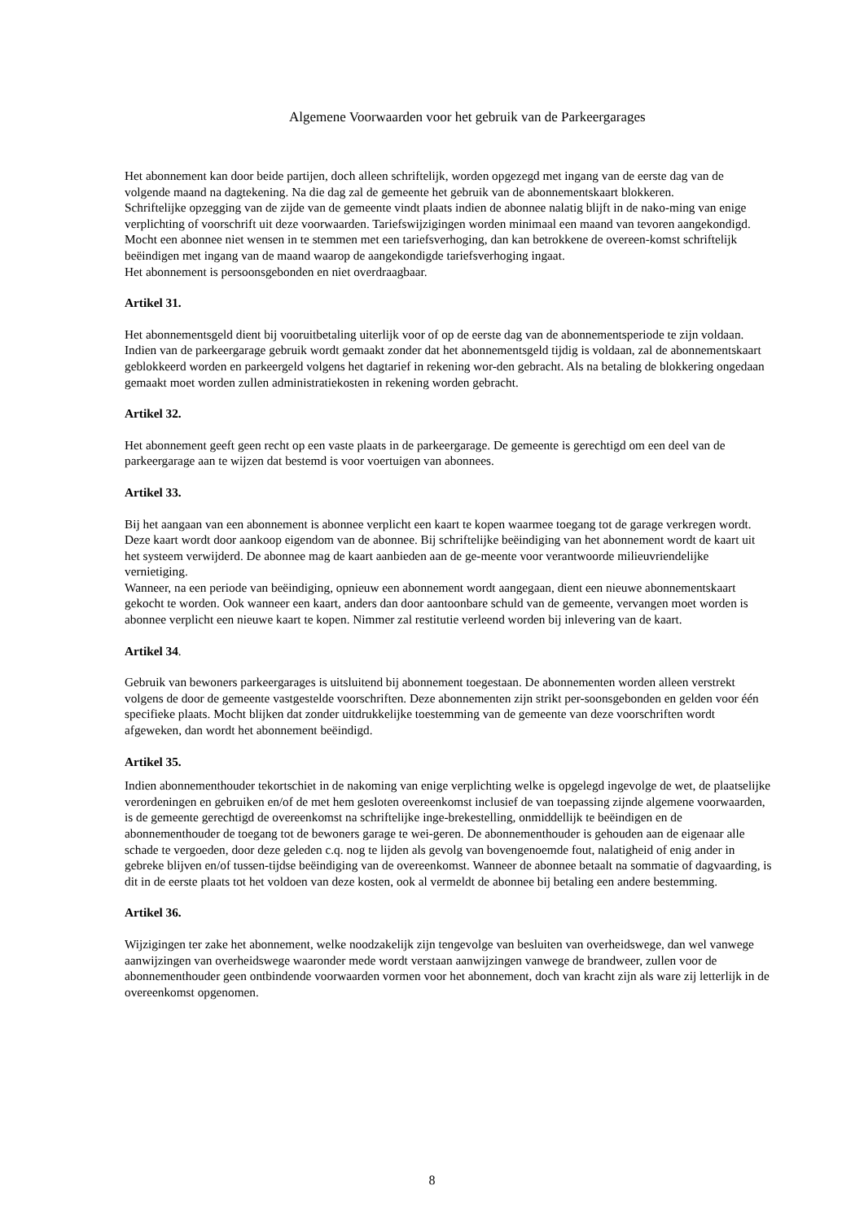Algemene Voorwaarden voor het gebruik van de Parkeergarages
Het abonnement kan door beide partijen, doch alleen schriftelijk, worden opgezegd met ingang van de eerste dag van de volgende maand na dagtekening. Na die dag zal de gemeente het gebruik van de abonnementskaart blokkeren.
Schriftelijke opzegging van de zijde van de gemeente vindt plaats indien de abonnee nalatig blijft in de nako-ming van enige verplichting of voorschrift uit deze voorwaarden. Tariefswijzigingen worden minimaal een maand van tevoren aangekondigd.
Mocht een abonnee niet wensen in te stemmen met een tariefsverhoging, dan kan betrokkene de overeen-komst schriftelijk beëindigen met ingang van de maand waarop de aangekondigde tariefsverhoging ingaat.
Het abonnement is persoonsgebonden en niet overdraagbaar.
Artikel 31.
Het abonnementsgeld dient bij vooruitbetaling uiterlijk voor of op de eerste dag van de abonnementsperiode te zijn voldaan. Indien van de parkeergarage gebruik wordt gemaakt zonder dat het abonnementsgeld tijdig is voldaan, zal de abonnementskaart geblokkeerd worden en parkeergeld volgens het dagtarief in rekening wor-den gebracht. Als na betaling de blokkering ongedaan gemaakt moet worden zullen administratiekosten in rekening worden gebracht.
Artikel 32.
Het abonnement geeft geen recht op een vaste plaats in de parkeergarage. De gemeente is gerechtigd om een deel van de parkeergarage aan te wijzen dat bestemd is voor voertuigen van abonnees.
Artikel 33.
Bij het aangaan van een abonnement is abonnee verplicht een kaart te kopen waarmee toegang tot de garage verkregen wordt. Deze kaart wordt door aankoop eigendom van de abonnee. Bij schriftelijke beëindiging van het abonnement wordt de kaart uit het systeem verwijderd. De abonnee mag de kaart aanbieden aan de ge-meente voor verantwoorde milieuvriendelijke vernietiging.
Wanneer, na een periode van beëindiging, opnieuw een abonnement wordt aangegaan, dient een nieuwe abonnementskaart gekocht te worden. Ook wanneer een kaart, anders dan door aantoonbare schuld van de gemeente, vervangen moet worden is abonnee verplicht een nieuwe kaart te kopen. Nimmer zal restitutie verleend worden bij inlevering van de kaart.
Artikel 34.
Gebruik van bewoners parkeergarages is uitsluitend bij abonnement toegestaan. De abonnementen worden alleen verstrekt volgens de door de gemeente vastgestelde voorschriften. Deze abonnementen zijn strikt per-soonsgebonden en gelden voor één specifieke plaats. Mocht blijken dat zonder uitdrukkelijke toestemming van de gemeente van deze voorschriften wordt afgeweken, dan wordt het abonnement beëindigd.
Artikel 35.
Indien abonnementhouder tekortschiet in de nakoming van enige verplichting welke is opgelegd ingevolge de wet, de plaatselijke verordeningen en gebruiken en/of de met hem gesloten overeenkomst inclusief de van toepassing zijnde algemene voorwaarden, is de gemeente gerechtigd de overeenkomst na schriftelijke inge-brekestelling, onmiddellijk te beëindigen en de abonnementhouder de toegang tot de bewoners garage te wei-geren. De abonnementhouder is gehouden aan de eigenaar alle schade te vergoeden, door deze geleden c.q. nog te lijden als gevolg van bovengenoemde fout, nalatigheid of enig ander in gebreke blijven en/of tussen-tijdse beëindiging van de overeenkomst. Wanneer de abonnee betaalt na sommatie of dagvaarding, is dit in de eerste plaats tot het voldoen van deze kosten, ook al vermeldt de abonnee bij betaling een andere bestemming.
Artikel 36.
Wijzigingen ter zake het abonnement, welke noodzakelijk zijn tengevolge van besluiten van overheidswege, dan wel vanwege aanwijzingen van overheidswege waaronder mede wordt verstaan aanwijzingen vanwege de brandweer, zullen voor de abonnementhouder geen ontbindende voorwaarden vormen voor het abonnement, doch van kracht zijn als ware zij letterlijk in de overeenkomst opgenomen.
8